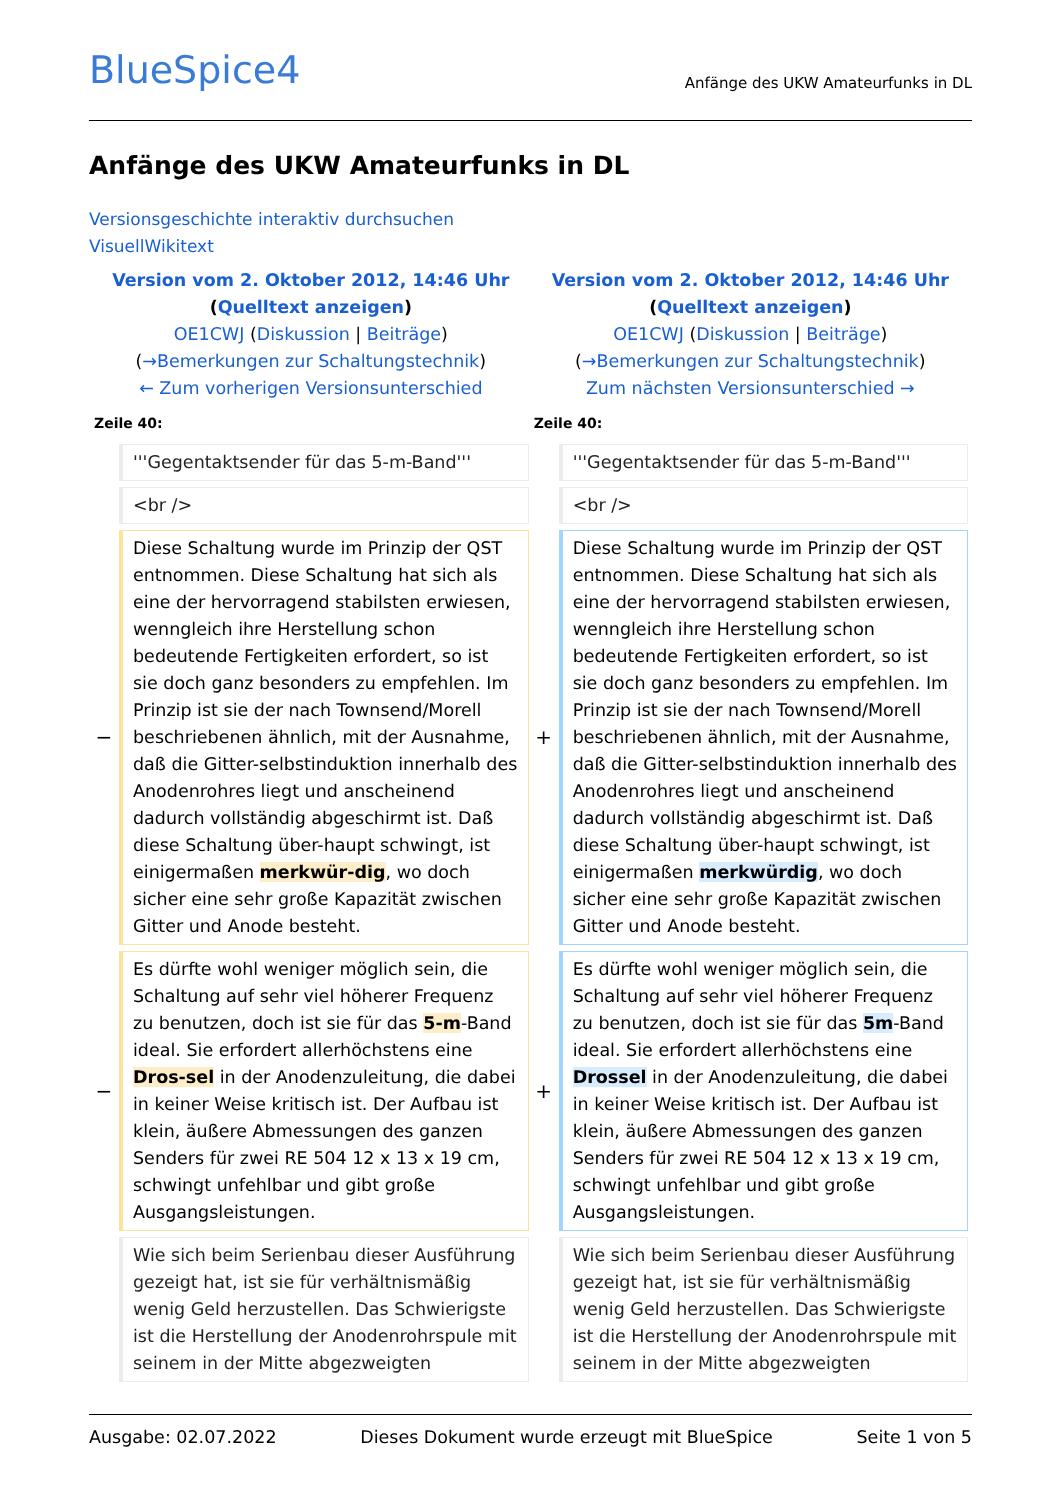BlueSpice4
Anfänge des UKW Amateurfunks in DL
Anfänge des UKW Amateurfunks in DL
Versionsgeschichte interaktiv durchsuchen
Visuell Wikitext
| Version vom 2. Oktober 2012, 14:46 Uhr ( Quelltext anzeigen ) OE1CWJ ( Diskussion / Beiträge ) ( →Bemerkungen zur Schaltungstechnik ) ← Zum vorherigen Versionsunterschied | | Version vom 2. Oktober 2012, 14:46 Uhr ( Quelltext anzeigen ) OE1CWJ ( Diskussion / Beiträge ) ( →Bemerkungen zur Schaltungstechnik ) Zum nächsten Versionsunterschied → | |
| Zeile 40: | | Zeile 40: | |
| | '''Gegentaktsender für das 5-m-Band''' | | '''Gegentaktsender für das 5-m-Band''' |
| | <br /> | | <br /> |
| − | Diese Schaltung wurde im Prinzip der QST entnommen. Diese Schaltung hat sich als eine der hervorragend stabilsten erwiesen, wenngleich ihre Herstellung schon bedeutende Fertigkeiten erfordert, so ist sie doch ganz besonders zu empfehlen. Im Prinzip ist sie der nach Townsend/Morell beschriebenen ähnlich, mit der Ausnahme, daß die Gitter-selbstinduktion innerhalb des Anodenrohres liegt und anscheinend dadurch vollständig abgeschirmt ist. Daß diese Schaltung über-haupt schwingt, ist einigermaßen merkwür-dig , wo doch sicher eine sehr große Kapazität zwischen Gitter und Anode besteht. | + | Diese Schaltung wurde im Prinzip der QST entnommen. Diese Schaltung hat sich als eine der hervorragend stabilsten erwiesen, wenngleich ihre Herstellung schon bedeutende Fertigkeiten erfordert, so ist sie doch ganz besonders zu empfehlen. Im Prinzip ist sie der nach Townsend/Morell beschriebenen ähnlich, mit der Ausnahme, daß die Gitter-selbstinduktion innerhalb des Anodenrohres liegt und anscheinend dadurch vollständig abgeschirmt ist. Daß diese Schaltung über-haupt schwingt, ist einigermaßen merkwürdig , wo doch sicher eine sehr große Kapazität zwischen Gitter und Anode besteht. |
| − | Es dürfte wohl weniger möglich sein, die Schaltung auf sehr viel höherer Frequenz zu benutzen, doch ist sie für das 5-m -Band ideal. Sie erfordert allerhöchstens eine Dros-sel in der Anodenzuleitung, die dabei in keiner Weise kritisch ist. Der Aufbau ist klein, äußere Abmessungen des ganzen Senders für zwei RE 504 12 x 13 x 19 cm, schwingt unfehlbar und gibt große Ausgangsleistungen. | + | Es dürfte wohl weniger möglich sein, die Schaltung auf sehr viel höherer Frequenz zu benutzen, doch ist sie für das 5m -Band ideal. Sie erfordert allerhöchstens eine Drossel in der Anodenzuleitung, die dabei in keiner Weise kritisch ist. Der Aufbau ist klein, äußere Abmessungen des ganzen Senders für zwei RE 504 12 x 13 x 19 cm, schwingt unfehlbar und gibt große Ausgangsleistungen. |
| | Wie sich beim Serienbau dieser Ausführung gezeigt hat, ist sie für verhältnismäßig wenig Geld herzustellen. Das Schwierigste ist die Herstellung der Anodenrohrspule mit seinem in der Mitte abgezweigten | | Wie sich beim Serienbau dieser Ausführung gezeigt hat, ist sie für verhältnismäßig wenig Geld herzustellen. Das Schwierigste ist die Herstellung der Anodenrohrspule mit seinem in der Mitte abgezweigten |
Ausgabe: 02.07.2022 Dieses Dokument wurde erzeugt mit BlueSpice Seite 1 von 5